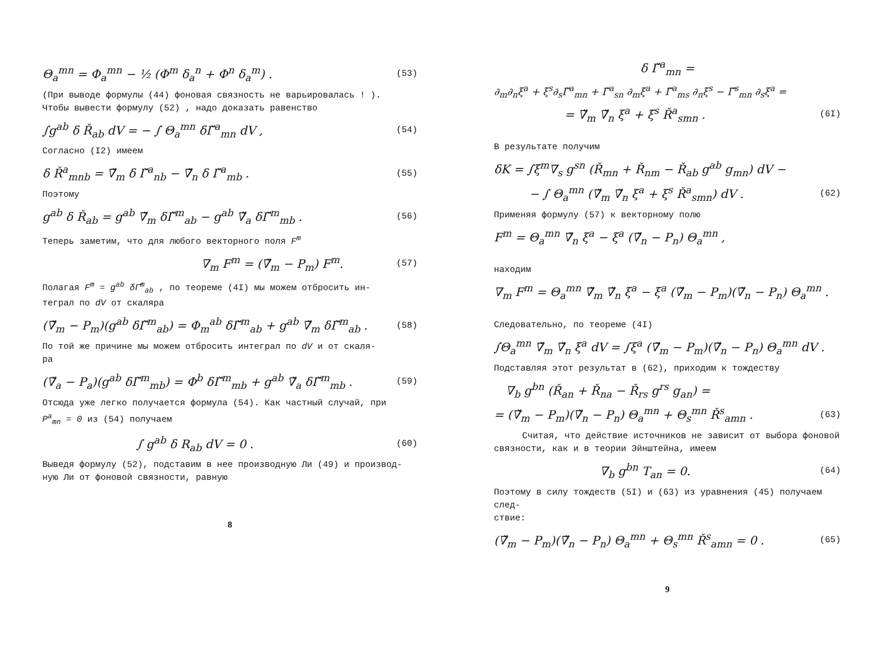Θ<sub>a</sub><sup>mn</sup> = Φ<sub>a</sub><sup>mn</sup> − ½ (Φ<sup>m</sup> δ<sub>a</sub><sup>n</sup> + Φ<sup>n</sup> δ<sub>a</sub><sup>m</sup>) . (53)
(При выводе формулы (44) фоновая связность не варьировалась ! ).
Чтобы вывести формулу (52) , надо доказать равенство
∫g<sup>ab</sup> δ Ř<sub>ab</sub> dV = − ∫ Θ<sub>a</sub><sup>mn</sup> δΓ̌<sup>a</sup><sub>mn</sub> dV , (54)
Согласно (I2) имеем
δ Ř<sup>a</sup><sub>mnb</sub> = ∇̌<sub>m</sub> δ Γ̌<sup>a</sup><sub>nb</sub> − ∇̌<sub>n</sub> δ Γ̌<sup>a</sup><sub>mb</sub> . (55)
Поэтому
g<sup>ab</sup> δ Ř<sub>ab</sub> = g<sup>ab</sup> ∇̌<sub>m</sub> δΓ̌<sup>m</sup><sub>ab</sub> − g<sup>ab</sup> ∇̌<sub>a</sub> δΓ̌<sup>m</sup><sub>mb</sub> . (56)
Теперь заметим, что для любого векторного поля F<sup>m</sup>
∇<sub>m</sub> F<sup>m</sup> = (∇̌<sub>m</sub> − P<sub>m</sub>) F<sup>m</sup>. (57)
Полагая F<sup>m</sup> = g<sup>ab</sup> δΓ̌<sup>m</sup><sub>ab</sub> , по теореме (4I) мы можем отбросить ин-
теграл по dV от скаляра
(∇̌<sub>m</sub> − P<sub>m</sub>)(g<sup>ab</sup> δΓ̌<sup>m</sup><sub>ab</sub>) = Φ<sub>m</sub><sup>ab</sup> δΓ̌<sup>m</sup><sub>ab</sub> + g<sup>ab</sup> ∇̌<sub>m</sub> δΓ̌<sup>m</sup><sub>ab</sub> . (58)
По той же причине мы можем отбросить интеграл по dV и от скаля-
ра
(∇̌<sub>a</sub> − P<sub>a</sub>)(g<sup>ab</sup> δΓ̌<sup>m</sup><sub>mb</sub>) = Φ<sup>b</sup> δΓ̌<sup>m</sup><sub>mb</sub> + g<sup>ab</sup> ∇̌<sub>a</sub> δΓ̌<sup>m</sup><sub>mb</sub> . (59)
Отсюда уже легко получается формула (54). Как частный случай, при
P<sup>a</sup><sub>mn</sub> = 0 из (54) получаем
∫ g<sup>ab</sup> δ R<sub>ab</sub> dV = 0 . (60)
Выведя формулу (52), подставим в нее производную Ли (49) и производ-
ную Ли от фоновой связности, равную
8
δ Γ̌<sup>a</sup><sub>mn</sub> =
∂<sub>m</sub>∂<sub>n</sub>ξ<sup>a</sup> + ξ<sup>s</sup>∂<sub>s</sub>Γ̌<sup>a</sup><sub>mn</sub> + Γ̌<sup>a</sup><sub>sn</sub> ∂<sub>m</sub>ξ<sup>a</sup> + Γ̌<sup>a</sup><sub>ms</sub> ∂<sub>n</sub>ξ<sup>s</sup> − Γ̌<sup>s</sup><sub>mn</sub> ∂<sub>s</sub>ξ<sup>a</sup> =
= ∇̌<sub>m</sub> ∇̌<sub>n</sub> ξ<sup>a</sup> + ξ<sup>s</sup> Ř<sup>a</sup><sub>smn</sub> . (6I)
В результате получим
δK = ∫ξ<sup>m</sup>∇<sub>s</sub> g<sup>sn</sup> (Ř<sub>mn</sub> + Ř<sub>nm</sub> − Ř<sub>ab</sub> g<sup>ab</sup> g<sub>mn</sub>) dV −
− ∫ Θ<sub>a</sub><sup>mn</sup> (∇̌<sub>m</sub> ∇̌<sub>n</sub> ξ<sup>a</sup> + ξ<sup>s</sup> Ř<sup>a</sup><sub>smn</sub>) dV . (62)
Применяя формулу (57) к векторному полю
F<sup>m</sup> = Θ<sub>a</sub><sup>mn</sup> ∇̌<sub>n</sub> ξ<sup>a</sup> − ξ<sup>a</sup> (∇̌<sub>n</sub> − P<sub>n</sub>) Θ<sub>a</sub><sup>mn</sup> ,
находим
∇<sub>m</sub> F<sup>m</sup> = Θ<sub>a</sub><sup>mn</sup> ∇̌<sub>m</sub> ∇̌<sub>n</sub> ξ<sup>a</sup> − ξ<sup>a</sup> (∇̌<sub>m</sub> − P<sub>m</sub>)(∇̌<sub>n</sub> − P<sub>n</sub>) Θ<sub>a</sub><sup>mn</sup> .
Следовательно, по теореме (4I)
∫Θ<sub>a</sub><sup>mn</sup> ∇̌<sub>m</sub> ∇̌<sub>n</sub> ξ<sup>a</sup> dV = ∫ξ<sup>a</sup> (∇̌<sub>m</sub> − P<sub>m</sub>)(∇̌<sub>n</sub> − P<sub>n</sub>) Θ<sub>a</sub><sup>mn</sup> dV .
Подставляя этот результат в (62), приходим к тождеству
∇<sub>b</sub> g<sup>bn</sup> (Ř<sub>an</sub> + Ř<sub>na</sub> − Ř<sub>rs</sub> g<sup>rs</sup> g<sub>an</sub>) =
= (∇̌<sub>m</sub> − P<sub>m</sub>)(∇̌<sub>n</sub> − P<sub>n</sub>) Θ<sub>a</sub><sup>mn</sup> + Θ<sub>s</sub><sup>mn</sup> Ř<sup>s</sup><sub>amn</sub> . (63)
Считая, что действие источников не зависит от выбора фоновой связности, как и в теории Эйнштейна, имеем
∇<sub>b</sub> g<sup>bn</sup> T<sub>an</sub> = 0. (64)
Поэтому в силу тождеств (5I) и (63) из уравнения (45) получаем след-
ствие:
(∇̌<sub>m</sub> − P<sub>m</sub>)(∇̌<sub>n</sub> − P<sub>n</sub>) Θ<sub>a</sub><sup>mn</sup> + Θ<sub>s</sub><sup>mn</sup> Ř<sup>s</sup><sub>amn</sub> = 0 . (65)
9